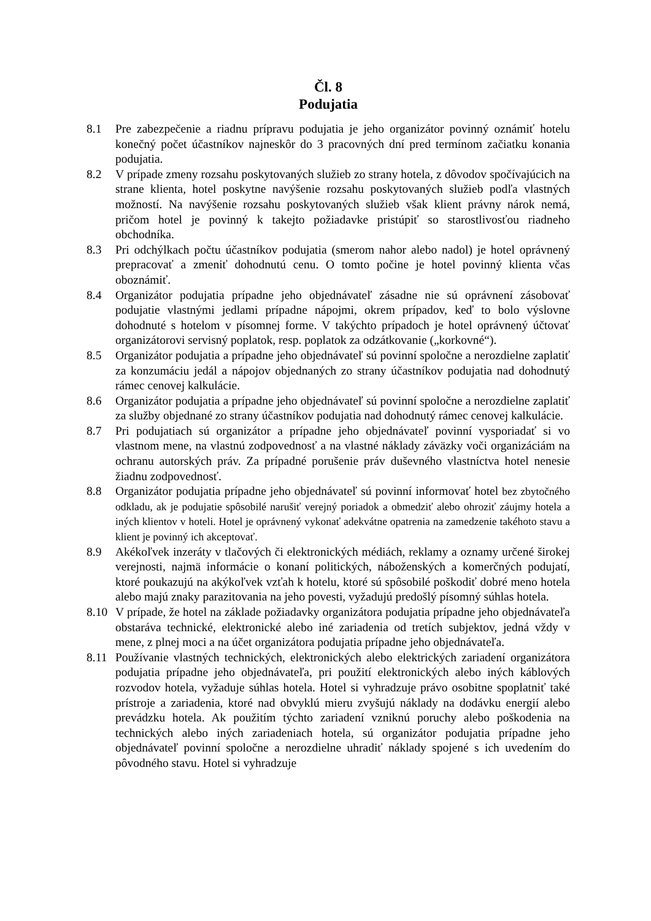Čl. 8
Podujatia
8.1 Pre zabezpečenie a riadnu prípravu podujatia je jeho organizátor povinný oznámiť hotelu konečný počet účastníkov najneskôr do 3 pracovných dní pred termínom začiatku konania podujatia.
8.2 V prípade zmeny rozsahu poskytovaných služieb zo strany hotela, z dôvodov spočívajúcich na strane klienta, hotel poskytne navýšenie rozsahu poskytovaných služieb podľa vlastných možností. Na navýšenie rozsahu poskytovaných služieb však klient právny nárok nemá, pričom hotel je povinný k takejto požiadavke pristúpiť so starostlivosťou riadneho obchodníka.
8.3 Pri odchýlkach počtu účastníkov podujatia (smerom nahor alebo nadol) je hotel oprávnený prepracovať a zmeniť dohodnutú cenu. O tomto počine je hotel povinný klienta včas oboznámiť.
8.4 Organizátor podujatia prípadne jeho objednávateľ zásadne nie sú oprávnení zásobovať podujatie vlastnými jedlami prípadne nápojmi, okrem prípadov, keď to bolo výslovne dohodnuté s hotelom v písomnej forme. V takýchto prípadoch je hotel oprávnený účtovať organizátorovi servisný poplatok, resp. poplatok za odzátkovanie („korkovné“).
8.5 Organizátor podujatia a prípadne jeho objednávateľ sú povinní spoločne a nerozdielne zaplatiť za konzumáciu jedál a nápojov objednaných zo strany účastníkov podujatia nad dohodnutý rámec cenovej kalkulácie.
8.6 Organizátor podujatia a prípadne jeho objednávateľ sú povinní spoločne a nerozdielne zaplatiť za služby objednané zo strany účastníkov podujatia nad dohodnutý rámec cenovej kalkulácie.
8.7 Pri podujatiach sú organizátor a prípadne jeho objednávateľ povinní vysporiadať si vo vlastnom mene, na vlastnú zodpovednosť a na vlastné náklady záväzky voči organizáciám na ochranu autorských práv. Za prípadné porušenie práv duševného vlastníctva hotel nenesie žiadnu zodpovednosť.
8.8 Organizátor podujatia prípadne jeho objednávateľ sú povinní informovať hotel bez zbytočného odkladu, ak je podujatie spôsobilé narušiť verejný poriadok a obmedziť alebo ohroziť záujmy hotela a iných klientov v hoteli. Hotel je oprávnený vykonať adekvátne opatrenia na zamedzenie takéhoto stavu a klient je povinný ich akceptovať.
8.9 Akékoľvek inzeráty v tlačových či elektronických médiách, reklamy a oznamy určené širokej verejnosti, najmä informácie o konaní politických, náboženských a komerčných podujatí, ktoré poukazujú na akýkoľvek vzťah k hotelu, ktoré sú spôsobilé poškodiť dobré meno hotela alebo majú znaky parazitovania na jeho povesti, vyžadujú predošlý písomný súhlas hotela.
8.10 V prípade, že hotel na základe požiadavky organizátora podujatia prípadne jeho objednávateľa obstaráva technické, elektronické alebo iné zariadenia od tretích subjektov, jedná vždy v mene, z plnej moci a na účet organizátora podujatia prípadne jeho objednávateľa.
8.11 Používanie vlastných technických, elektronických alebo elektrických zariadení organizátora podujatia prípadne jeho objednávateľa, pri použití elektronických alebo iných káblových rozvodov hotela, vyžaduje súhlas hotela. Hotel si vyhradzuje právo osobitne spoplatniť také prístroje a zariadenia, ktoré nad obvyklú mieru zvyšujú náklady na dodávku energií alebo prevádzku hotela. Ak použitím týchto zariadení vzniknú poruchy alebo poškodenia na technických alebo iných zariadeniach hotela, sú organizátor podujatia prípadne jeho objednávateľ povinní spoločne a nerozdielne uhradiť náklady spojené s ich uvedením do pôvodného stavu. Hotel si vyhradzuje